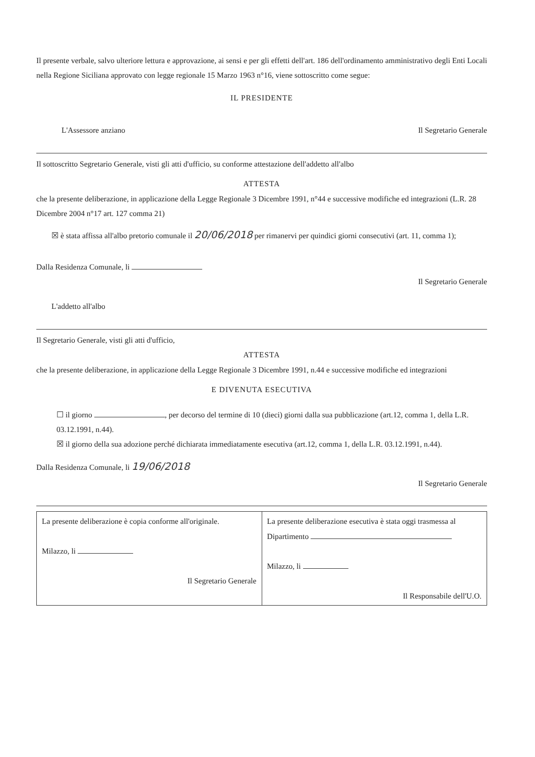Il presente verbale, salvo ulteriore lettura e approvazione, ai sensi e per gli effetti dell'art. 186 dell'ordinamento amministrativo degli Enti Locali nella Regione Siciliana approvato con legge regionale 15 Marzo 1963 n°16, viene sottoscritto come segue:
IL PRESIDENTE
L'Assessore anziano Il Segretario Generale
Il sottoscritto Segretario Generale, visti gli atti d'ufficio, su conforme attestazione dell'addetto all'albo
ATTESTA
che la presente deliberazione, in applicazione della Legge Regionale 3 Dicembre 1991, n°44 e successive modifiche ed integrazioni (L.R. 28 Dicembre 2004 n°17 art. 127 comma 21)
☒ è stata affissa all'albo pretorio comunale il 20/06/2018 per rimanervi per quindici giorni consecutivi (art. 11, comma 1);
Dalla Residenza Comunale, li
Il Segretario Generale
L'addetto all'albo
Il Segretario Generale, visti gli atti d'ufficio,
ATTESTA
che la presente deliberazione, in applicazione della Legge Regionale 3 Dicembre 1991, n.44 e successive modifiche ed integrazioni
E DIVENUTA ESECUTIVA
☐ il giorno , per decorso del termine di 10 (dieci) giorni dalla sua pubblicazione (art.12, comma 1, della L.R. 03.12.1991, n.44).
☒ il giorno della sua adozione perché dichiarata immediatamente esecutiva (art.12, comma 1, della L.R. 03.12.1991, n.44).
Dalla Residenza Comunale, li 19/06/2018
Il Segretario Generale
| La presente deliberazione è copia conforme all'originale. Milazzo, li Il Segretario Generale | La presente deliberazione esecutiva è stata oggi trasmessa al Dipartimento Milazzo, li Il Responsabile dell'U.O. |